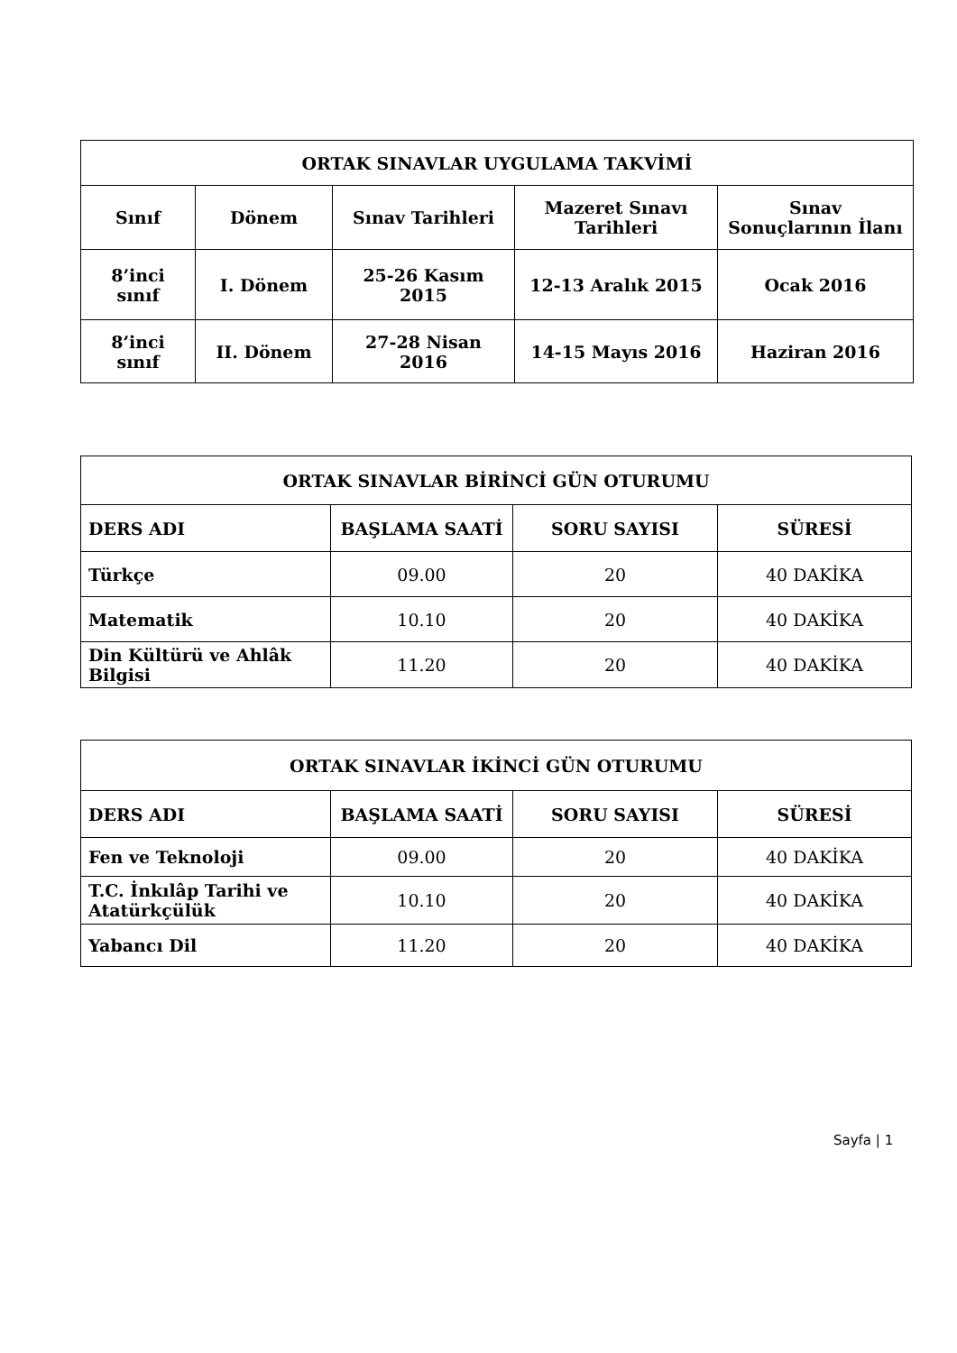| ORTAK SINAVLAR UYGULAMA TAKVİMİ | | | | |
| --- | --- | --- | --- | --- |
| Sınıf | Dönem | Sınav Tarihleri | Mazeret Sınavı Tarihleri | Sınav Sonuçlarının İlanı |
| 8’inci sınıf | I. Dönem | 25-26 Kasım 2015 | 12-13 Aralık 2015 | Ocak 2016 |
| 8’inci sınıf | II. Dönem | 27-28 Nisan 2016 | 14-15 Mayıs 2016 | Haziran 2016 |
| ORTAK SINAVLAR BİRİNCİ GÜN OTURUMU | | | |
| --- | --- | --- | --- |
| DERS ADI | BAŞLAMA SAATİ | SORU SAYISI | SÜRESİ |
| Türkçe | 09.00 | 20 | 40 DAKİKA |
| Matematik | 10.10 | 20 | 40 DAKİKA |
| Din Kültürü ve Ahlâk Bilgisi | 11.20 | 20 | 40 DAKİKA |
| ORTAK SINAVLAR İKİNCİ GÜN OTURUMU | | | |
| --- | --- | --- | --- |
| DERS ADI | BAŞLAMA SAATİ | SORU SAYISI | SÜRESİ |
| Fen ve Teknoloji | 09.00 | 20 | 40 DAKİKA |
| T.C. İnkılâp Tarihi ve Atatürkçülük | 10.10 | 20 | 40 DAKİKA |
| Yabancı Dil | 11.20 | 20 | 40 DAKİKA |
Sayfa | 1